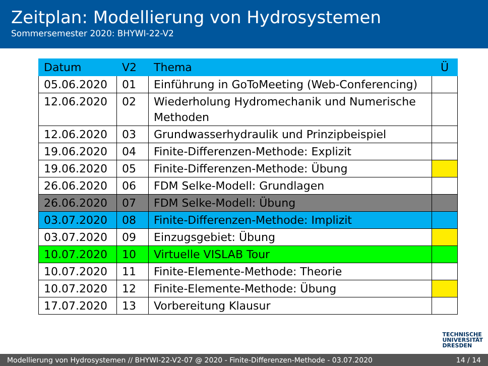Zeitplan: Modellierung von Hydrosystemen
Sommersemester 2020: BHYWI-22-V2
| Datum | V2 | Thema | Ü |
| --- | --- | --- | --- |
| 05.06.2020 | 01 | Einführung in GoToMeeting (Web-Conferencing) | |
| 12.06.2020 | 02 | Wiederholung Hydromechanik und Numerische Methoden | |
| 12.06.2020 | 03 | Grundwasserhydraulik und Prinzipbeispiel | |
| 19.06.2020 | 04 | Finite-Differenzen-Methode: Explizit | |
| 19.06.2020 | 05 | Finite-Differenzen-Methode: Übung | |
| 26.06.2020 | 06 | FDM Selke-Modell: Grundlagen | |
| 26.06.2020 | 07 | FDM Selke-Modell: Übung | |
| 03.07.2020 | 08 | Finite-Differenzen-Methode: Implizit | |
| 03.07.2020 | 09 | Einzugsgebiet: Übung | |
| 10.07.2020 | 10 | Virtuelle VISLAB Tour | |
| 10.07.2020 | 11 | Finite-Elemente-Methode: Theorie | |
| 10.07.2020 | 12 | Finite-Elemente-Methode: Übung | |
| 17.07.2020 | 13 | Vorbereitung Klausur | |
TECHNISCHE
UNIVERSITÄT
DRESDEN
Modellierung von Hydrosystemen // BHYWI-22-V2-07 @ 2020 - Finite-Differenzen-Methode - 03.07.2020 14 / 14